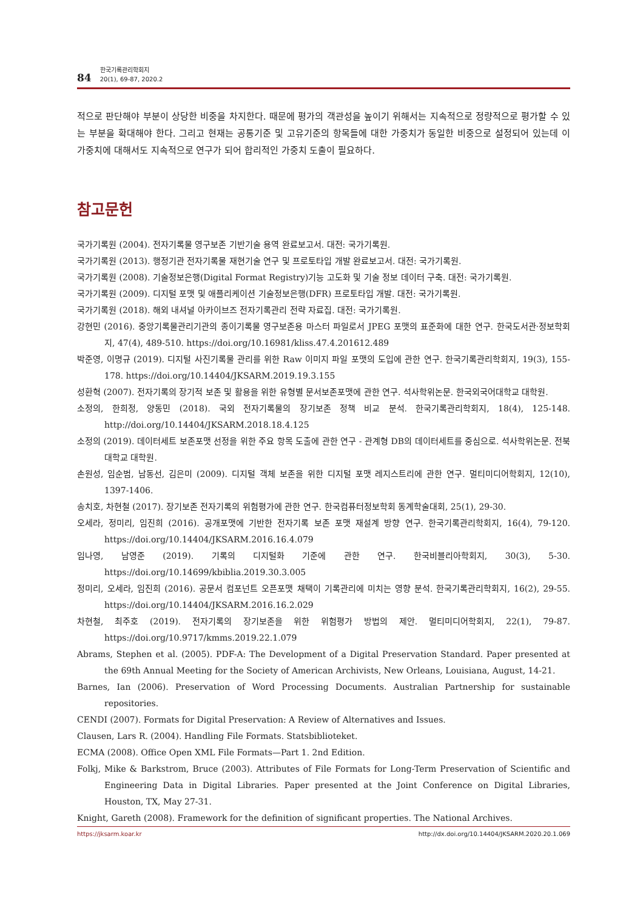84 한국기록관리학회지
20(1), 69-87, 2020.2
적으로 판단해야 부분이 상당한 비중을 차지한다. 때문에 평가의 객관성을 높이기 위해서는 지속적으로 정량적으로 평가할 수 있는 부분을 확대해야 한다. 그리고 현재는 공통기준 및 고유기준의 항목들에 대한 가중치가 동일한 비중으로 설정되어 있는데 이 가중치에 대해서도 지속적으로 연구가 되어 합리적인 가중치 도출이 필요하다.
참고문헌
국가기록원 (2004). 전자기록물 영구보존 기반기술 용역 완료보고서. 대전: 국가기록원.
국가기록원 (2013). 행정기관 전자기록물 재현기술 연구 및 프로토타입 개발 완료보고서. 대전: 국가기록원.
국가기록원 (2008). 기술정보은행(Digital Format Registry)기능 고도화 및 기술 정보 데이터 구축. 대전: 국가기록원.
국가기록원 (2009). 디지털 포맷 및 애플리케이션 기술정보은행(DFR) 프로토타입 개발. 대전: 국가기록원.
국가기록원 (2018). 해외 내셔널 아카이브즈 전자기록관리 전략 자료집. 대전: 국가기록원.
강현민 (2016). 중앙기록물관리기관의 종이기록물 영구보존용 마스터 파일로서 JPEG 포맷의 표준화에 대한 연구. 한국도서관·정보학회지, 47(4), 489-510. https://doi.org/10.16981/kliss.47.4.201612.489
박준영, 이명규 (2019). 디지털 사진기록물 관리를 위한 Raw 이미지 파일 포맷의 도입에 관한 연구. 한국기록관리학회지, 19(3), 155-178. https://doi.org/10.14404/JKSARM.2019.19.3.155
성환혁 (2007). 전자기록의 장기적 보존 및 활용을 위한 유형별 문서보존포맷에 관한 연구. 석사학위논문. 한국외국어대학교 대학원.
소정의, 한희정, 양동민 (2018). 국외 전자기록물의 장기보존 정책 비교 분석. 한국기록관리학회지, 18(4), 125-148. http://doi.org/10.14404/JKSARM.2018.18.4.125
소정의 (2019). 데이터세트 보존포맷 선정을 위한 주요 항목 도출에 관한 연구 - 관계형 DB의 데이터세트를 중심으로. 석사학위논문. 전북대학교 대학원.
손원성, 임순범, 남동선, 김은미 (2009). 디지털 객체 보존을 위한 디지털 포맷 레지스트리에 관한 연구. 멀티미디어학회지, 12(10), 1397-1406.
송치호, 차현철 (2017). 장기보존 전자기록의 위험평가에 관한 연구. 한국컴퓨터정보학회 동계학술대회, 25(1), 29-30.
오세라, 정미리, 임진희 (2016). 공개포맷에 기반한 전자기록 보존 포맷 재설계 방향 연구. 한국기록관리학회지, 16(4), 79-120. https://doi.org/10.14404/JKSARM.2016.16.4.079
임나영, 남영준 (2019). 기록의 디지털화 기준에 관한 연구. 한국비블리아학회지, 30(3), 5-30. https://doi.org/10.14699/kbiblia.2019.30.3.005
정미리, 오세라, 임진희 (2016). 공문서 컴포넌트 오픈포맷 채택이 기록관리에 미치는 영향 분석. 한국기록관리학회지, 16(2), 29-55. https://doi.org/10.14404/JKSARM.2016.16.2.029
차현철, 최주호 (2019). 전자기록의 장기보존을 위한 위험평가 방법의 제안. 멀티미디어학회지, 22(1), 79-87. https://doi.org/10.9717/kmms.2019.22.1.079
Abrams, Stephen et al. (2005). PDF-A: The Development of a Digital Preservation Standard. Paper presented at the 69th Annual Meeting for the Society of American Archivists, New Orleans, Louisiana, August, 14-21.
Barnes, Ian (2006). Preservation of Word Processing Documents. Australian Partnership for sustainable repositories.
CENDI (2007). Formats for Digital Preservation: A Review of Alternatives and Issues.
Clausen, Lars R. (2004). Handling File Formats. Statsbiblioteket.
ECMA (2008). Office Open XML File Formats—Part 1. 2nd Edition.
Folkj, Mike & Barkstrom, Bruce (2003). Attributes of File Formats for Long-Term Preservation of Scientific and Engineering Data in Digital Libraries. Paper presented at the Joint Conference on Digital Libraries, Houston, TX, May 27-31.
Knight, Gareth (2008). Framework for the definition of significant properties. The National Archives.
https://jksarm.koar.kr http://dx.doi.org/10.14404/JKSARM.2020.20.1.069